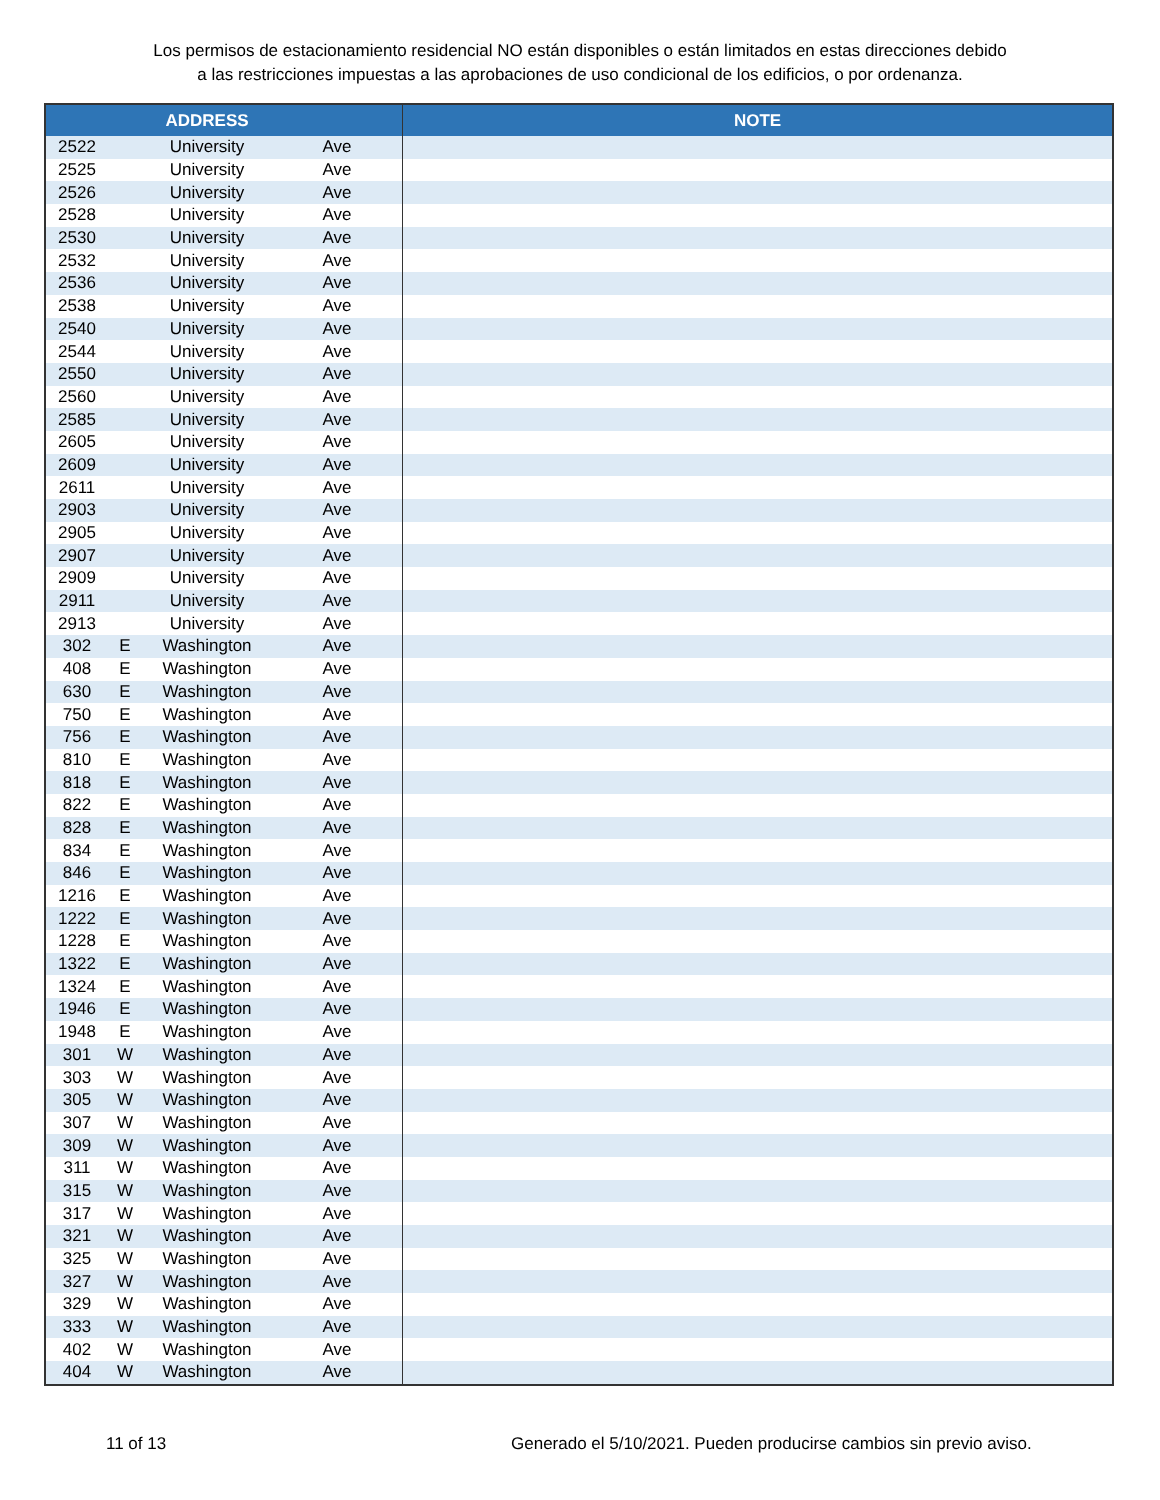Los permisos de estacionamiento residencial NO están disponibles o están limitados en estas direcciones debido
a las restricciones impuestas a las aprobaciones de uso condicional de los edificios, o por ordenanza.
| | | ADDRESS | | NOTE |
| --- | --- | --- | --- | --- |
| 2522 | | University | Ave | |
| 2525 | | University | Ave | |
| 2526 | | University | Ave | |
| 2528 | | University | Ave | |
| 2530 | | University | Ave | |
| 2532 | | University | Ave | |
| 2536 | | University | Ave | |
| 2538 | | University | Ave | |
| 2540 | | University | Ave | |
| 2544 | | University | Ave | |
| 2550 | | University | Ave | |
| 2560 | | University | Ave | |
| 2585 | | University | Ave | |
| 2605 | | University | Ave | |
| 2609 | | University | Ave | |
| 2611 | | University | Ave | |
| 2903 | | University | Ave | |
| 2905 | | University | Ave | |
| 2907 | | University | Ave | |
| 2909 | | University | Ave | |
| 2911 | | University | Ave | |
| 2913 | | University | Ave | |
| 302 | E | Washington | Ave | |
| 408 | E | Washington | Ave | |
| 630 | E | Washington | Ave | |
| 750 | E | Washington | Ave | |
| 756 | E | Washington | Ave | |
| 810 | E | Washington | Ave | |
| 818 | E | Washington | Ave | |
| 822 | E | Washington | Ave | |
| 828 | E | Washington | Ave | |
| 834 | E | Washington | Ave | |
| 846 | E | Washington | Ave | |
| 1216 | E | Washington | Ave | |
| 1222 | E | Washington | Ave | |
| 1228 | E | Washington | Ave | |
| 1322 | E | Washington | Ave | |
| 1324 | E | Washington | Ave | |
| 1946 | E | Washington | Ave | |
| 1948 | E | Washington | Ave | |
| 301 | W | Washington | Ave | |
| 303 | W | Washington | Ave | |
| 305 | W | Washington | Ave | |
| 307 | W | Washington | Ave | |
| 309 | W | Washington | Ave | |
| 311 | W | Washington | Ave | |
| 315 | W | Washington | Ave | |
| 317 | W | Washington | Ave | |
| 321 | W | Washington | Ave | |
| 325 | W | Washington | Ave | |
| 327 | W | Washington | Ave | |
| 329 | W | Washington | Ave | |
| 333 | W | Washington | Ave | |
| 402 | W | Washington | Ave | |
| 404 | W | Washington | Ave | |
11 of 13 Generado el 5/10/2021. Pueden producirse cambios sin previo aviso.